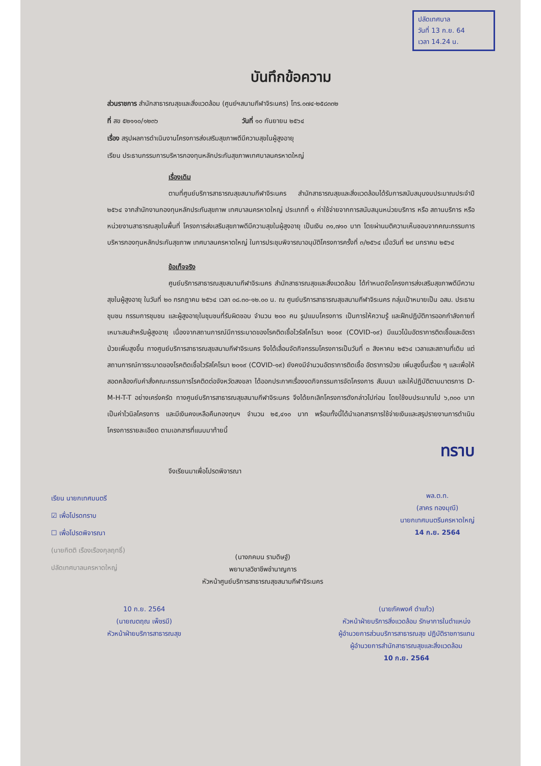ปลัดเทศบาล
วันที่ 13 ก.ย. 64
เวลา 14.24 น.
บันทึกข้อความ
ส่วนราชการ สำนักสาธารณสุขและสิ่งแวดล้อม (ศูนย์ฯสนามกีฬาจิระนคร) โทร.๐๗๔-๒๕๘๓๓๒
ที่ สข ๕๒๑๑๐/๑๒๓๖ วันที่ ๑๐ กันยายน ๒๕๖๔
เรื่อง สรุปผลการดำเนินงานโครงการส่งเสริมสุขภาพดีมีความสุขในผู้สูงอายุ
เรียน ประธานกรรมการบริหารกองทุนหลักประกันสุขภาพเทศบาลนครหาดใหญ่
เรื่องเดิม
ตามที่ศูนย์บริการสาธารณสุขสนามกีฬาจิระนคร สำนักสาธารณสุขและสิ่งแวดล้อมได้รับการสนับสนุนงบประมาณประจำปี ๒๕๖๔ จากสำนักงานกองทุนหลักประกันสุขภาพ เทศบาลนครหาดใหญ่ ประเภทที่ ๑ ค่าใช้จ่ายจากการสนับสนุนหน่วยบริการ หรือ สถานบริการ หรือหน่วยงานสาธารณสุขในพื้นที่ โครงการส่งเสริมสุขภาพดีมีความสุขในผู้สูงอายุ เป็นเงิน ๓๑,๗๑๐ บาท โดยผ่านมติความเห็นชอบจากคณะกรรมการบริหารกองทุนหลักประกันสุขภาพ เทศบาลนครหาดใหญ่ ในการประชุมพิจารณาอนุมัติโครงการครั้งที่ ๓/๒๕๖๔ เมื่อวันที่ ๒๙ มกราคม ๒๕๖๔
ข้อเท็จจริง
ศูนย์บริการสาธารณสุขสนามกีฬาจิระนคร สำนักสาธารณสุขและสิ่งแวดล้อม ได้กำหนดจัดโครงการส่งเสริมสุขภาพดีมีความสุขในผู้สูงอายุ ในวันที่ ๒๐ กรกฎาคม ๒๕๖๔ เวลา ๐๘.๓๐-๑๒.๐๐ น. ณ ศูนย์บริการสาธารณสุขสนามกีฬาจิระนคร กลุ่มเป้าหมายเป็น อสม. ประธานชุมชน กรรมการชุมชน และผู้สูงอายุในชุมชนที่รับผิดชอบ จำนวน ๒๐๐ คน รูปแบบโครงการ เป็นการให้ความรู้ และฝึกปฏิบัติการออกกำลังกายที่เหมาะสมสำหรับผู้สูงอายุ เนื่องจากสถานการณ์มีการระบาดของโรคติดเชื้อไวรัสโคโรนา ๒๐๑๙ (COVID-๑๙) มีแนวโน้มอัตราการติดเชื้อและอัตราป่วยเพิ่มสูงขึ้น ทางศูนย์บริการสาธารณสุขสนามกีฬาจิระนคร จึงได้เลื่อนจัดกิจกรรมโครงการเป็นวันที่ ๓ สิงหาคม ๒๕๖๔ เวลาและสถานที่เดิม แต่สถานการณ์การระบาดของโรคติดเชื้อไวรัสโคโรนา ๒๐๑๙ (COVID-๑๙) ยังคงมีจำนวนอัตราการติดเชื้อ อัตราการป่วย เพิ่มสูงขึ้นเรื่อย ๆ และเพื่อให้สอดคล้องกับคำสั่งคณะกรรมการโรคติดต่อจังหวัดสงขลา ได้ออกประกาศเรื่องงดกิจกรรมการจัดโครงการ สัมมนา และให้ปฏิบัติตามมาตรการ D-M-H-T-T อย่างเคร่งครัด ทางศูนย์บริการสาธารณสุขสนามกีฬาจิระนคร จึงได้ยกเลิกโครงการดังกล่าวไปก่อน โดยใช้งบประมาณไป ๖,๓๐๐ บาท เป็นค่าไวนิลโครงการ และมีเงินคงเหลือคืนกองทุนฯ จำนวน ๒๕,๔๑๐ บาท พร้อมทั้งนี้ได้นำเอกสารการใช้จ่ายเงินและสรุปรายงานการดำเนินโครงการรายละเอียด ตามเอกสารที่แนบมาท้ายนี้
ทราบ
จึงเรียนมาเพื่อโปรดพิจารณา
เรียน นายกเทศมนตรี
☑ เพื่อโปรดทราบ
☐ เพื่อโปรดพิจารณา
(นายกิตติ เรืองเรืองกุลฤทธิ์)
ปลัดเทศบาลนครหาดใหญ่
(นางภคมน รามดิษฐ์)
พยาบาลวิชาชีพชำนาญการ
หัวหน้าศูนย์บริการสาธารณสุขสนามกีฬาจิระนคร
พล.ต.ท.
(สาคร ทองมุณี)
นายกเทศมนตรีนครหาดใหญ่
14 ก.ย. 2564
10 ก.ย. 2564
(นายณตฤณ เพ็ชรมี)
หัวหน้าฝ่ายบริการสาธารณสุข
(นายภัคพงศ์ ดำแก้ว)
หัวหน้าฝ่ายบริการสิ่งแวดล้อม รักษาการในตำแหน่ง
ผู้อำนวยการส่วนบริการสาธารณสุข ปฏิบัติราชการแทน
ผู้อำนวยการสำนักสาธารณสุขและสิ่งแวดล้อม
10 ก.ย. 2564